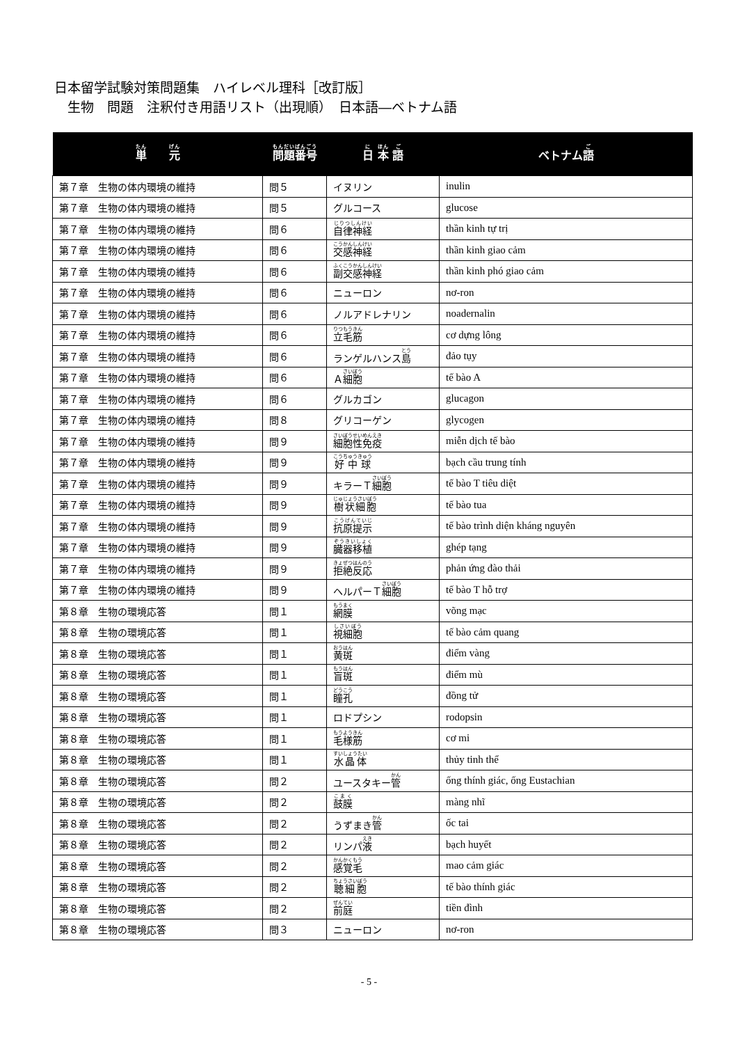日本留学試験対策問題集　ハイレベル理科［改訂版］
　生物　問題　注釈付き用語リスト（出現順）　日本語―ベトナム語
| 単 元 | 問題番号 | 日 本 語 | ベトナム 語 |
| --- | --- | --- | --- |
| 第７章 生物の体内環境の維持 | 問５ | イヌリン | inulin |
| 第７章 生物の体内環境の維持 | 問５ | グルコース | glucose |
| 第７章 生物の体内環境の維持 | 問６ | 自律神経 | thần kinh tự trị |
| 第７章 生物の体内環境の維持 | 問６ | 交感神経 | thần kinh giao cảm |
| 第７章 生物の体内環境の維持 | 問６ | 副交感神経 | thần kinh phó giao cảm |
| 第７章 生物の体内環境の維持 | 問６ | ニューロン | nơ-ron |
| 第７章 生物の体内環境の維持 | 問６ | ノルアドレナリン | noadernalin |
| 第７章 生物の体内環境の維持 | 問６ | 立毛筋 | cơ dựng lông |
| 第７章 生物の体内環境の維持 | 問６ | ランゲルハンス 島 | đảo tụy |
| 第７章 生物の体内環境の維持 | 問６ | Ａ 細胞 | tế bào A |
| 第７章 生物の体内環境の維持 | 問６ | グルカゴン | glucagon |
| 第７章 生物の体内環境の維持 | 問８ | グリコーゲン | glycogen |
| 第７章 生物の体内環境の維持 | 問９ | 細胞性免疫 | miễn dịch tế bào |
| 第７章 生物の体内環境の維持 | 問９ | 好中球 | bạch cầu trung tính |
| 第７章 生物の体内環境の維持 | 問９ | キラーＴ 細胞 | tế bào T tiêu diệt |
| 第７章 生物の体内環境の維持 | 問９ | 樹状細胞 | tế bào tua |
| 第７章 生物の体内環境の維持 | 問９ | 抗原提示 | tế bào trình diện kháng nguyên |
| 第７章 生物の体内環境の維持 | 問９ | 臓器移植 | ghép tạng |
| 第７章 生物の体内環境の維持 | 問９ | 拒絶反応 | phản ứng đào thải |
| 第７章 生物の体内環境の維持 | 問９ | ヘルパーＴ 細胞 | tế bào T hỗ trợ |
| 第８章 生物の環境応答 | 問１ | 網膜 | võng mạc |
| 第８章 生物の環境応答 | 問１ | 視細胞 | tế bào cảm quang |
| 第８章 生物の環境応答 | 問１ | 黄斑 | điểm vàng |
| 第８章 生物の環境応答 | 問１ | 盲斑 | điểm mù |
| 第８章 生物の環境応答 | 問１ | 瞳孔 | đồng tử |
| 第８章 生物の環境応答 | 問１ | ロドプシン | rodopsin |
| 第８章 生物の環境応答 | 問１ | 毛様筋 | cơ mi |
| 第８章 生物の環境応答 | 問１ | 水晶体 | thủy tinh thể |
| 第８章 生物の環境応答 | 問２ | ユースタキー 管 | ống thính giác, ống Eustachian |
| 第８章 生物の環境応答 | 問２ | 鼓膜 | màng nhĩ |
| 第８章 生物の環境応答 | 問２ | うずまき 管 | ốc tai |
| 第８章 生物の環境応答 | 問２ | リンパ 液 | bạch huyết |
| 第８章 生物の環境応答 | 問２ | 感覚毛 | mao cảm giác |
| 第８章 生物の環境応答 | 問２ | 聴細胞 | tế bào thính giác |
| 第８章 生物の環境応答 | 問２ | 前庭 | tiền đình |
| 第８章 生物の環境応答 | 問３ | ニューロン | nơ-ron |
- 5 -